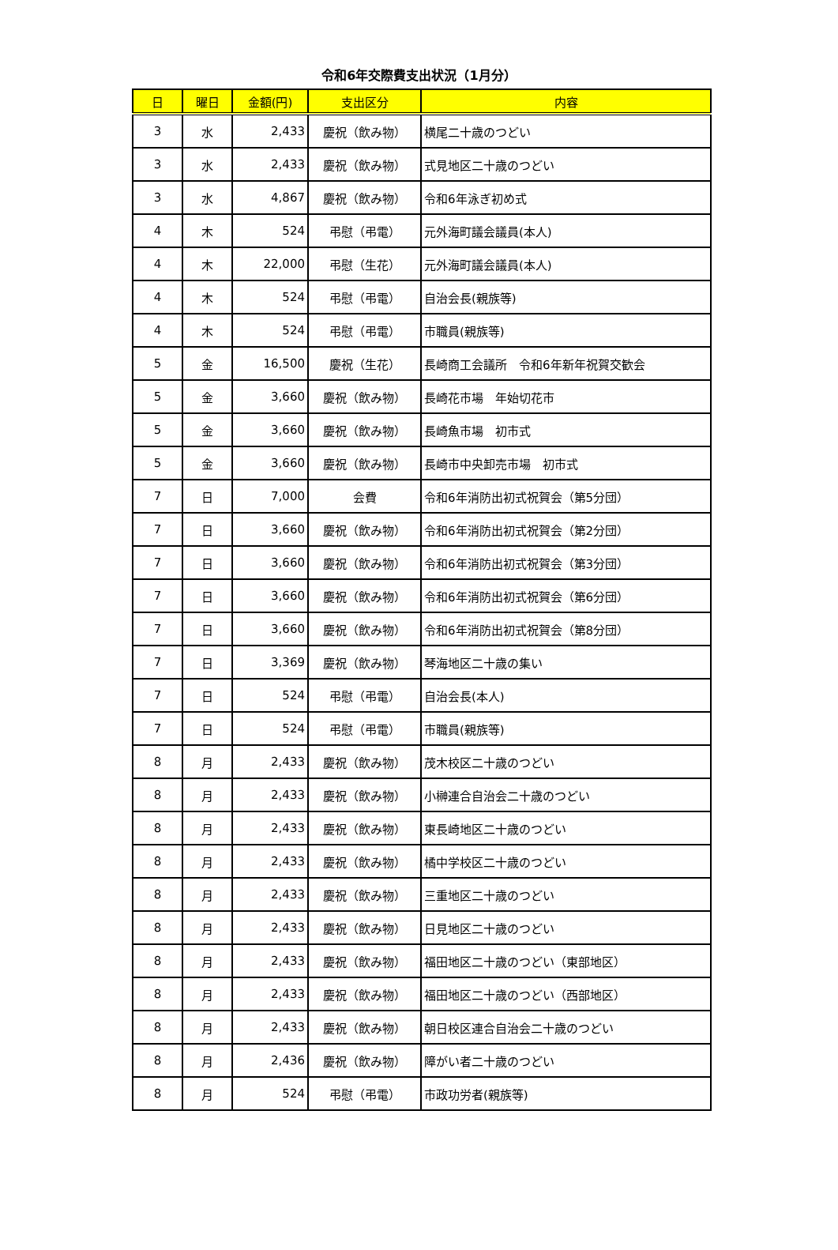令和6年交際費支出状況（1月分）
| 日 | 曜日 | 金額(円) | 支出区分 | 内容 |
| --- | --- | --- | --- | --- |
| 3 | 水 | 2,433 | 慶祝（飲み物） | 横尾二十歳のつどい |
| 3 | 水 | 2,433 | 慶祝（飲み物） | 式見地区二十歳のつどい |
| 3 | 水 | 4,867 | 慶祝（飲み物） | 令和6年泳ぎ初め式 |
| 4 | 木 | 524 | 弔慰（弔電） | 元外海町議会議員(本人) |
| 4 | 木 | 22,000 | 弔慰（生花） | 元外海町議会議員(本人) |
| 4 | 木 | 524 | 弔慰（弔電） | 自治会長(親族等) |
| 4 | 木 | 524 | 弔慰（弔電） | 市職員(親族等) |
| 5 | 金 | 16,500 | 慶祝（生花） | 長崎商工会議所 令和6年新年祝賀交歓会 |
| 5 | 金 | 3,660 | 慶祝（飲み物） | 長崎花市場 年始切花市 |
| 5 | 金 | 3,660 | 慶祝（飲み物） | 長崎魚市場 初市式 |
| 5 | 金 | 3,660 | 慶祝（飲み物） | 長崎市中央卸売市場 初市式 |
| 7 | 日 | 7,000 | 会費 | 令和6年消防出初式祝賀会（第5分団） |
| 7 | 日 | 3,660 | 慶祝（飲み物） | 令和6年消防出初式祝賀会（第2分団） |
| 7 | 日 | 3,660 | 慶祝（飲み物） | 令和6年消防出初式祝賀会（第3分団） |
| 7 | 日 | 3,660 | 慶祝（飲み物） | 令和6年消防出初式祝賀会（第6分団） |
| 7 | 日 | 3,660 | 慶祝（飲み物） | 令和6年消防出初式祝賀会（第8分団） |
| 7 | 日 | 3,369 | 慶祝（飲み物） | 琴海地区二十歳の集い |
| 7 | 日 | 524 | 弔慰（弔電） | 自治会長(本人) |
| 7 | 日 | 524 | 弔慰（弔電） | 市職員(親族等) |
| 8 | 月 | 2,433 | 慶祝（飲み物） | 茂木校区二十歳のつどい |
| 8 | 月 | 2,433 | 慶祝（飲み物） | 小榊連合自治会二十歳のつどい |
| 8 | 月 | 2,433 | 慶祝（飲み物） | 東長崎地区二十歳のつどい |
| 8 | 月 | 2,433 | 慶祝（飲み物） | 橘中学校区二十歳のつどい |
| 8 | 月 | 2,433 | 慶祝（飲み物） | 三重地区二十歳のつどい |
| 8 | 月 | 2,433 | 慶祝（飲み物） | 日見地区二十歳のつどい |
| 8 | 月 | 2,433 | 慶祝（飲み物） | 福田地区二十歳のつどい（東部地区） |
| 8 | 月 | 2,433 | 慶祝（飲み物） | 福田地区二十歳のつどい（西部地区） |
| 8 | 月 | 2,433 | 慶祝（飲み物） | 朝日校区連合自治会二十歳のつどい |
| 8 | 月 | 2,436 | 慶祝（飲み物） | 障がい者二十歳のつどい |
| 8 | 月 | 524 | 弔慰（弔電） | 市政功労者(親族等) |